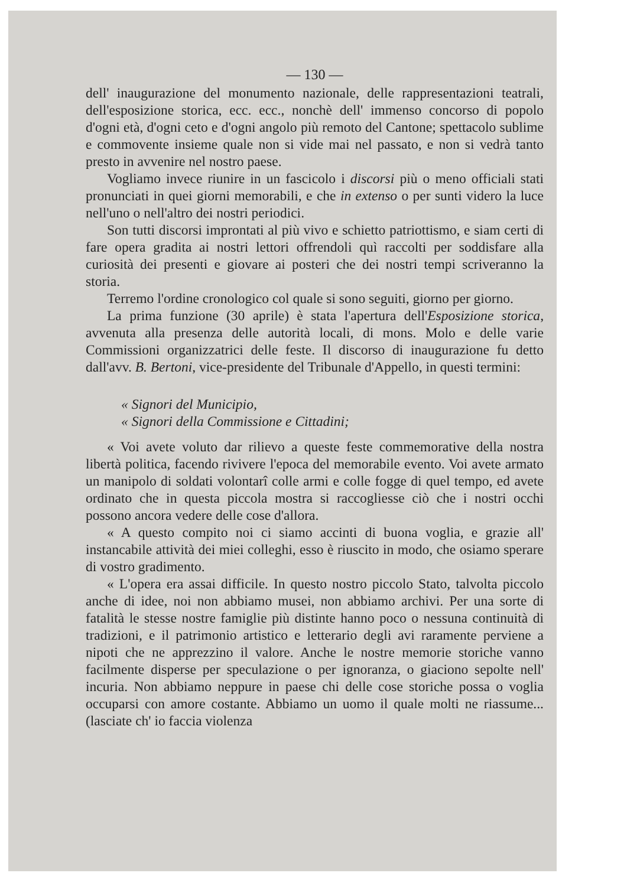— 130 —
dell' inaugurazione del monumento nazionale, delle rappresentazioni teatrali, dell'esposizione storica, ecc. ecc., nonchè dell' immenso concorso di popolo d'ogni età, d'ogni ceto e d'ogni angolo più remoto del Cantone; spettacolo sublime e commovente insieme quale non si vide mai nel passato, e non si vedrà tanto presto in avvenire nel nostro paese.
Vogliamo invece riunire in un fascicolo i discorsi più o meno officiali stati pronunciati in quei giorni memorabili, e che in extenso o per sunti videro la luce nell'uno o nell'altro dei nostri periodici.
Son tutti discorsi improntati al più vivo e schietto patriottismo, e siam certi di fare opera gradita ai nostri lettori offrendoli quì raccolti per soddisfare alla curiosità dei presenti e giovare ai posteri che dei nostri tempi scriveranno la storia.
Terremo l'ordine cronologico col quale si sono seguiti, giorno per giorno.
La prima funzione (30 aprile) è stata l'apertura dell'Esposizione storica, avvenuta alla presenza delle autorità locali, di mons. Molo e delle varie Commissioni organizzatrici delle feste. Il discorso di inaugurazione fu detto dall'avv. B. Bertoni, vice-presidente del Tribunale d'Appello, in questi termini:
« Signori del Municipio,
« Signori della Commissione e Cittadini;
« Voi avete voluto dar rilievo a queste feste commemorative della nostra libertà politica, facendo rivivere l'epoca del memorabile evento. Voi avete armato un manipolo di soldati volontarî colle armi e colle fogge di quel tempo, ed avete ordinato che in questa piccola mostra si raccogliesse ciò che i nostri occhi possono ancora vedere delle cose d'allora.
« A questo compito noi ci siamo accinti di buona voglia, e grazie all' instancabile attività dei miei colleghi, esso è riuscito in modo, che osiamo sperare di vostro gradimento.
« L'opera era assai difficile. In questo nostro piccolo Stato, talvolta piccolo anche di idee, noi non abbiamo musei, non abbiamo archivi. Per una sorte di fatalità le stesse nostre famiglie più distinte hanno poco o nessuna continuità di tradizioni, e il patrimonio artistico e letterario degli avi raramente perviene a nipoti che ne apprezzino il valore. Anche le nostre memorie storiche vanno facilmente disperse per speculazione o per ignoranza, o giaciono sepolte nell' incuria. Non abbiamo neppure in paese chi delle cose storiche possa o voglia occuparsi con amore costante. Abbiamo un uomo il quale molti ne riassume... (lasciate ch' io faccia violenza